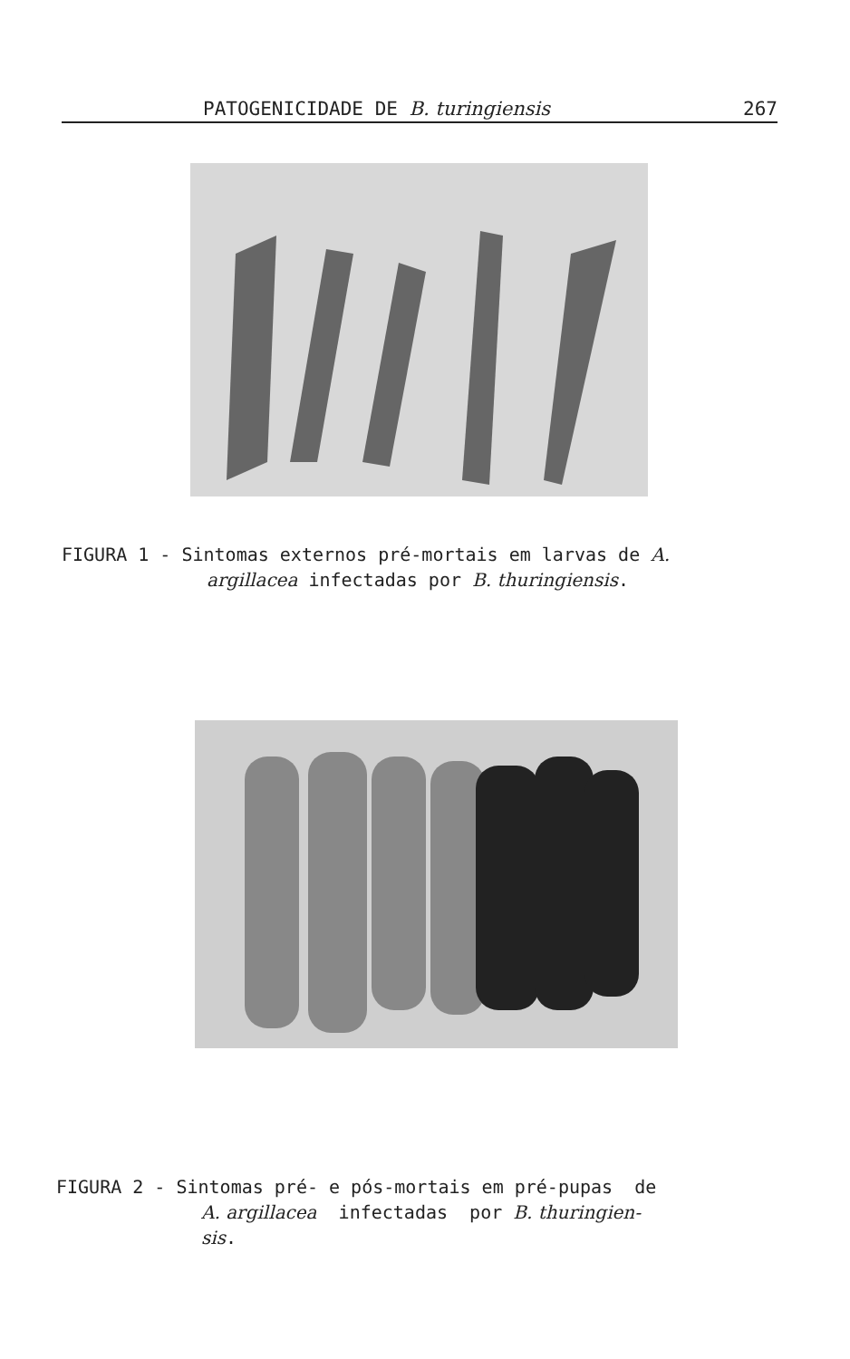PATOGENICIDADE DE B. turingiensis 267
FIGURA 1 - Sintomas externos pré-mortais em larvas de A.
argillacea infectadas por B. thuringiensis.
FIGURA 2 - Sintomas pré- e pós-mortais em pré-pupas de
A. argillacea infectadas por B. thuringien-
sis.